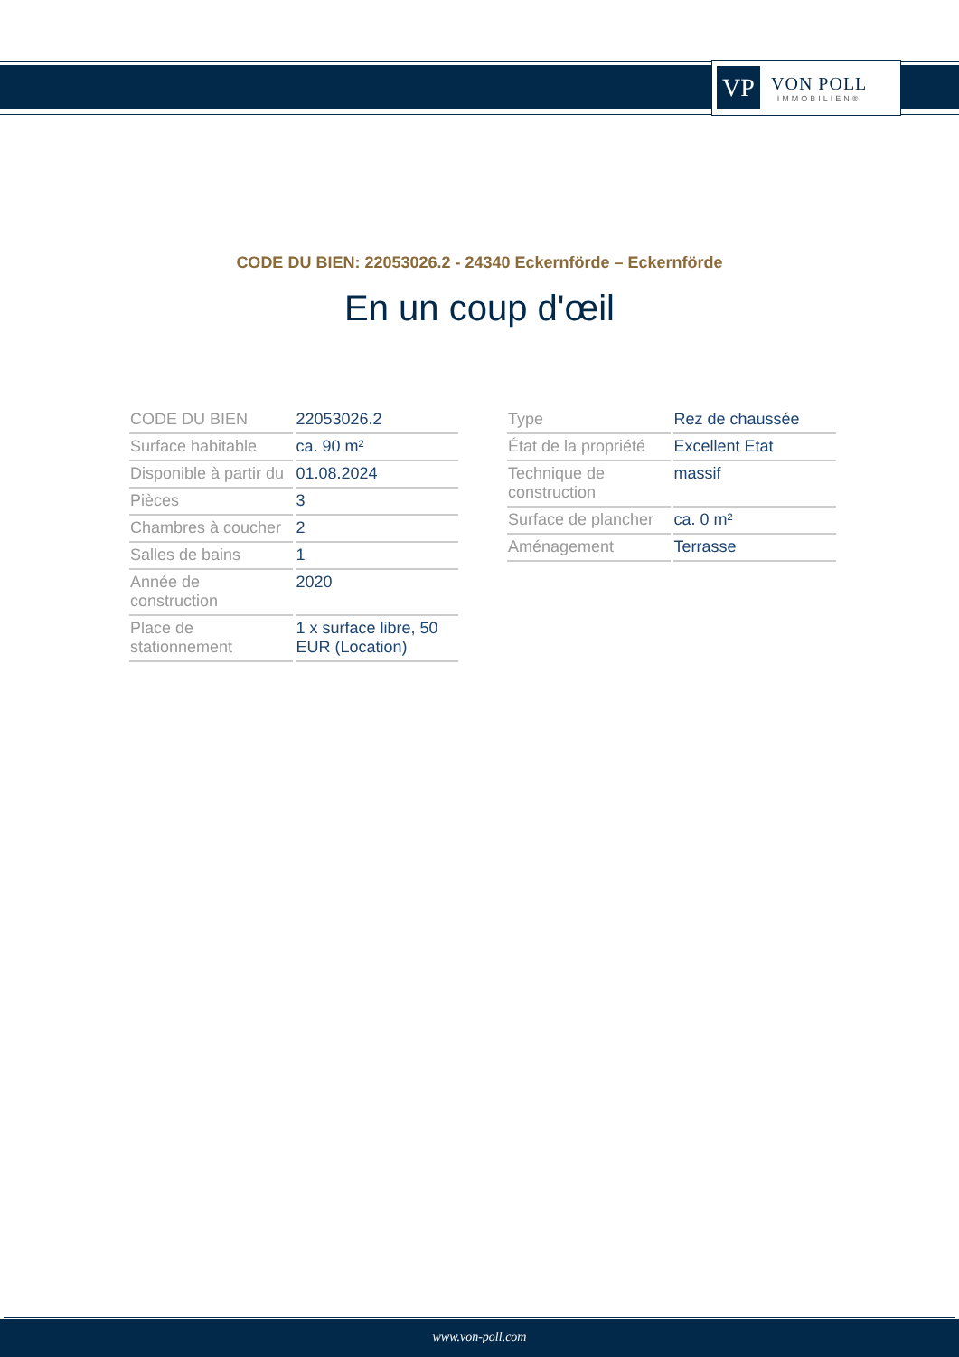VP
VON POLL
IMMOBILIEN®
CODE DU BIEN: 22053026.2 - 24340 Eckernförde – Eckernförde
En un coup d'œil
| CODE DU BIEN | 22053026.2 |
| Surface habitable | ca. 90 m² |
| Disponible à partir du | 01.08.2024 |
| Pièces | 3 |
| Chambres à coucher | 2 |
| Salles de bains | 1 |
| Année de construction | 2020 |
| Place de stationnement | 1 x surface libre, 50 EUR (Location) |
| Type | Rez de chaussée |
| État de la propriété | Excellent Etat |
| Technique de construction | massif |
| Surface de plancher | ca. 0 m² |
| Aménagement | Terrasse |
www.von-poll.com